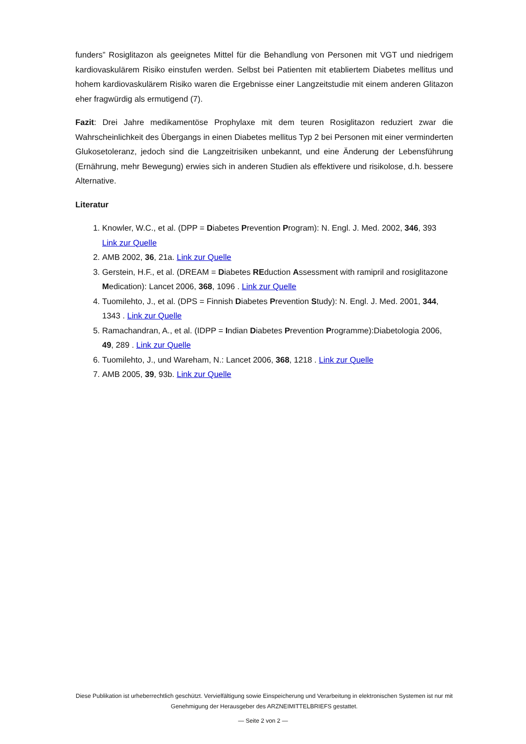funders” Rosiglitazon als geeignetes Mittel für die Behandlung von Personen mit VGT und niedrigem kardiovaskulärem Risiko einstufen werden. Selbst bei Patienten mit etabliertem Diabetes mellitus und hohem kardiovaskulärem Risiko waren die Ergebnisse einer Langzeitstudie mit einem anderen Glitazon eher fragwürdig als ermutigend (7).
Fazit: Drei Jahre medikamentöse Prophylaxe mit dem teuren Rosiglitazon reduziert zwar die Wahrscheinlichkeit des Übergangs in einen Diabetes mellitus Typ 2 bei Personen mit einer verminderten Glukosetoleranz, jedoch sind die Langzeitrisiken unbekannt, und eine Änderung der Lebensführung (Ernährung, mehr Bewegung) erwies sich in anderen Studien als effektivere und risikolose, d.h. bessere Alternative.
Literatur
1. Knowler, W.C., et al. (DPP = Diabetes Prevention Program): N. Engl. J. Med. 2002, 346, 393 Link zur Quelle
2. AMB 2002, 36, 21a. Link zur Quelle
3. Gerstein, H.F., et al. (DREAM = Diabetes REduction Assessment with ramipril and rosiglitazone Medication): Lancet 2006, 368, 1096 . Link zur Quelle
4. Tuomilehto, J., et al. (DPS = Finnish Diabetes Prevention Study): N. Engl. J. Med. 2001, 344, 1343 . Link zur Quelle
5. Ramachandran, A., et al. (IDPP = Indian Diabetes Prevention Programme):Diabetologia 2006, 49, 289 . Link zur Quelle
6. Tuomilehto, J., und Wareham, N.: Lancet 2006, 368, 1218 . Link zur Quelle
7. AMB 2005, 39, 93b. Link zur Quelle
Diese Publikation ist urheberrechtlich geschützt. Vervielfältigung sowie Einspeicherung und Verarbeitung in elektronischen Systemen ist nur mit Genehmigung der Herausgeber des ARZNEIMITTELBRIEFS gestattet.
— Seite 2 von 2 —